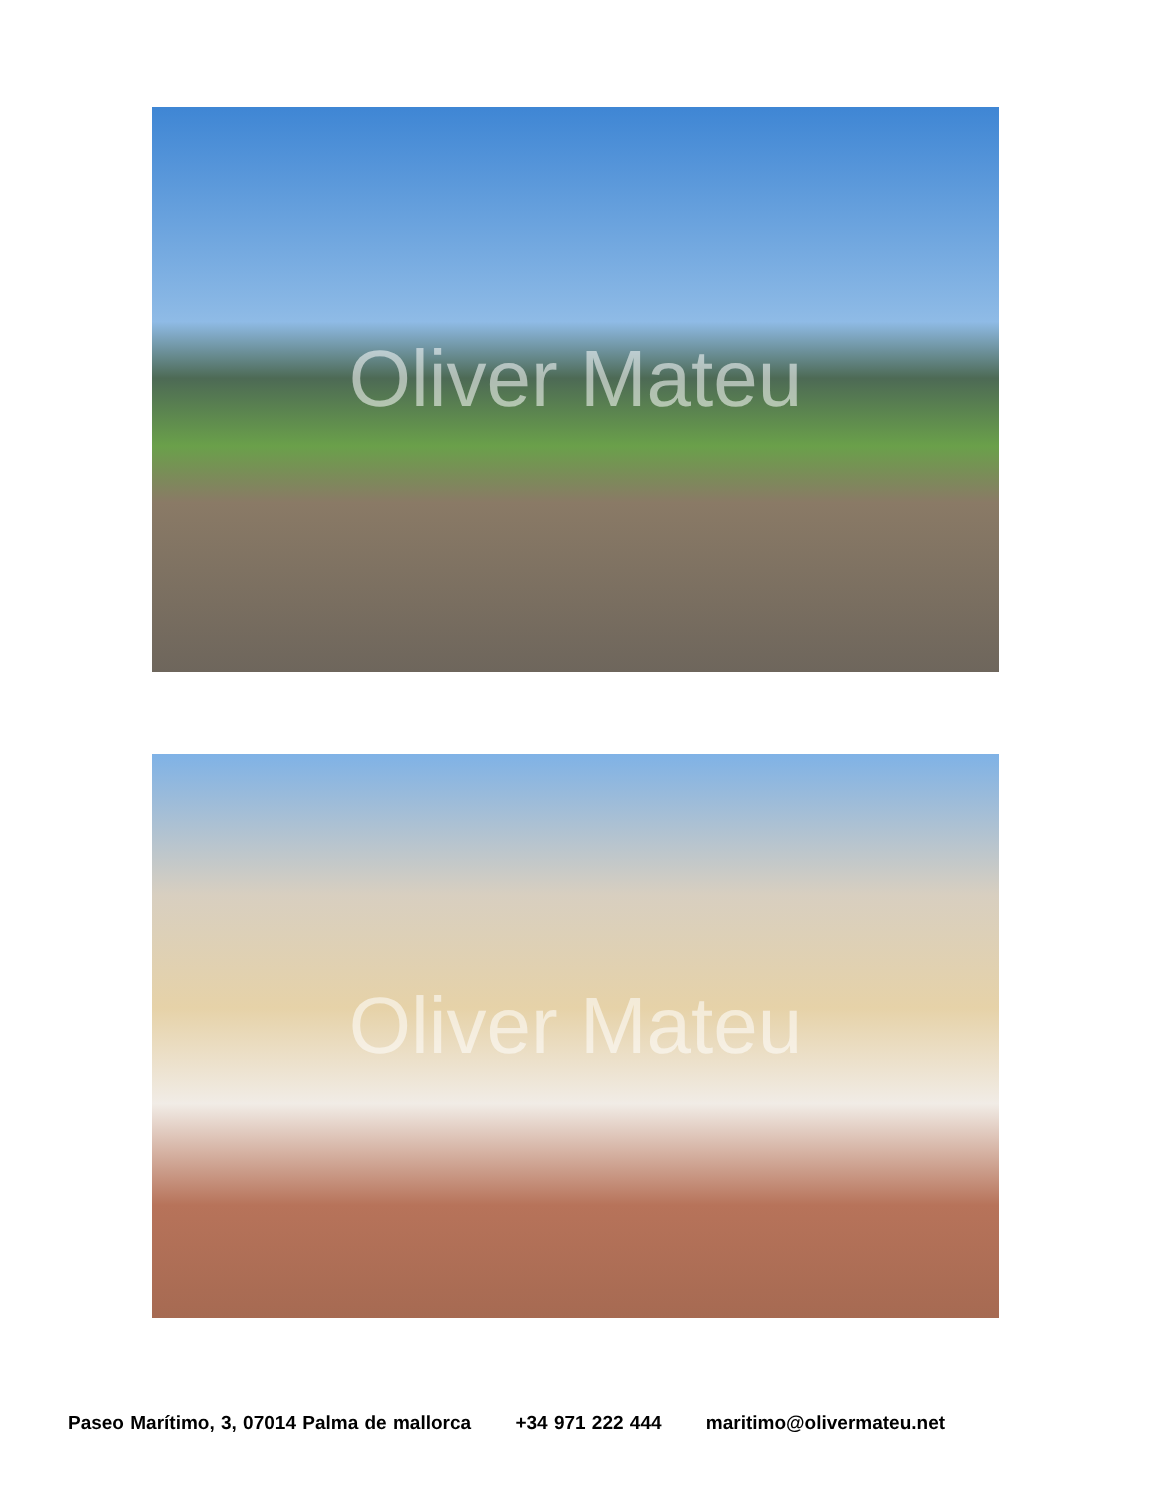Oliver Mateu
Oliver Mateu
Paseo Marítimo, 3, 07014 Palma de mallorca +34 971 222 444 maritimo@olivermateu.net